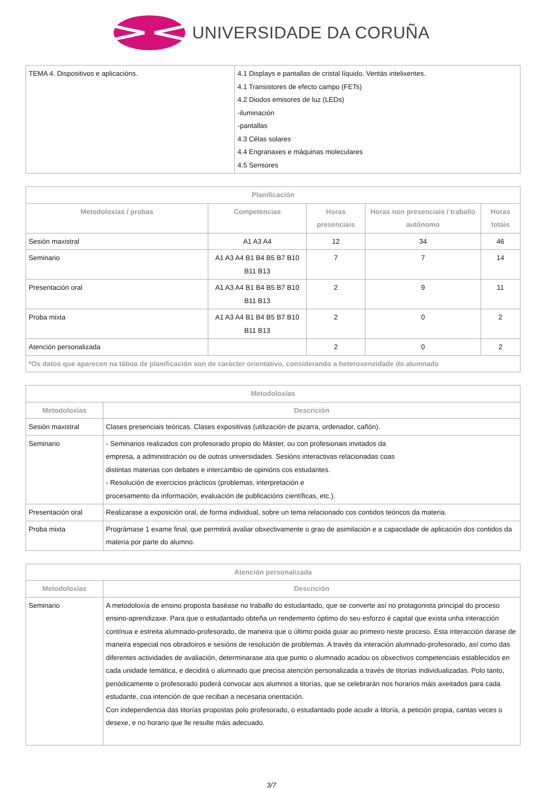UNIVERSIDADE DA CORUÑA
| TEMA 4. Dispositivos e aplicacións. | 4.1 Displays e pantallas de cristal líquido. Ventás intelixentes. 4.1 Transistores de efecto campo (FETs) 4.2 Diodos emisores de luz (LEDs) -iluminación -pantallas 4.3 Célas solares 4.4 Engranaxes e máquinas moleculares 4.5 Sensores |
| Planificación | | | | |
| --- | --- | --- | --- | --- |
| Metodoloxías / probas | Competencias | Horas presenciais | Horas non presenciais / traballo autónomo | Horas totais |
| Sesión maxistral | A1 A3 A4 | 12 | 34 | 46 |
| Seminario | A1 A3 A4 B1 B4 B5 B7 B10 B11 B13 | 7 | 7 | 14 |
| Presentación oral | A1 A3 A4 B1 B4 B5 B7 B10 B11 B13 | 2 | 9 | 11 |
| Proba mixta | A1 A3 A4 B1 B4 B5 B7 B10 B11 B13 | 2 | 0 | 2 |
| Atención personalizada | | 2 | 0 | 2 |
| *Os datos que aparecen na táboa de planificación son de carácter orientativo, considerando a heteroxeneidade do alumnado | | | | |
| Metodoloxías | |
| --- | --- |
| Metodoloxías | Descrición |
| Sesión maxistral | Clases presenciais teóricas. Clases expositivas (utilización de pizarra, ordenador, cañón). |
| Seminario | - Seminarios realizados con profesorado propio do Máster, ou con profesionais invitados da empresa, a administración ou de outras universidades. Sesións interactivas relacionadas coas distintas materias con debates e intercambio de opinións cos estudantes. - Resolución de exercicios prácticos (problemas, interpretación e procesamento da información, evaluación de publicacións científicas, etc.). |
| Presentación oral | Realizarase a exposición oral, de forma individual, sobre un tema relacionado cos contidos teóricos da materia. |
| Proba mixta | Prográmase 1 exame final, que permitirá avaliar obxectivamente o grao de asimilación e a capacidade de aplicación dos contidos da materia por parte do alumno. |
| Atención personalizada | |
| --- | --- |
| Metodoloxías | Descrición |
| Seminario | A metodoloxía de ensino proposta baséase no traballo do estudantado, que se converte así no protagonista principal do proceso ensino-aprendizaxe. Para que o estudantado obteña un rendemento óptimo do seu esforzo é capital que exista unha interacción contínua e estreita alumnado-profesorado, de maneira que o último poida guiar ao primeiro neste proceso. Esta interacción darase de maneira especial nos obradoiros e sesións de resolución de problemas. A través da interación alumnado-profesorado, así como das diferentes actividades de avaliación, determinarase ata que punto o alumnado acadou os obxectivos competenciais establecidos en cada unidade temática, e decidirá o alumnado que precisa atención personalizada a través de titorías individualizadas. Polo tanto, periódicamente o profesorado poderá convocar aos alumnos a titorías, que se celebrarán nos horarios máis axeitados para cada estudante, coa intención de que reciban a necesaria orientación. Con independencia das titorías propostas polo profesorado, o estudantado pode acudir a titoría, a petición propia, cantas veces o desexe, e no horario que lle resulte máis adecuado. |
3/7